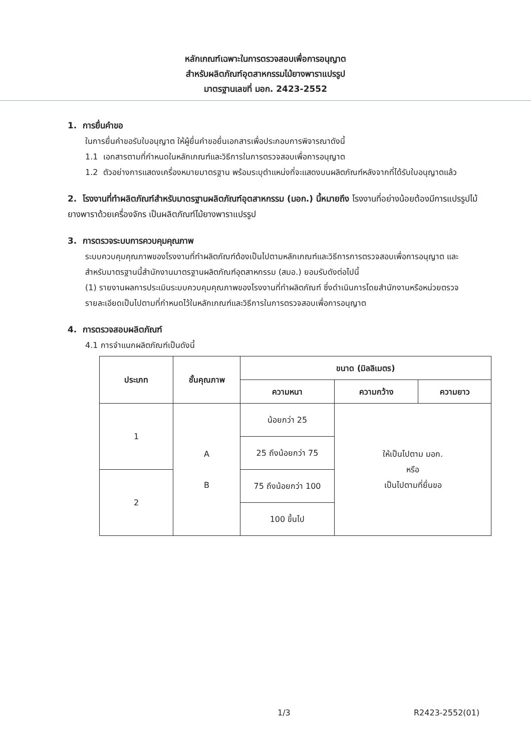หลักเกณฑ์เฉพาะในการตรวจสอบเพื่อการอนุญาต
สำหรับผลิตภัณฑ์อุตสาหกรรมไม้ยางพาราแปรรูป
มาตรฐานเลขที่ มอก. 2423-2552
1. การยื่นคำขอ
ในการยื่นคำขอรับใบอนุญาต ให้ผู้ยื่นคำขอยื่นเอกสารเพื่อประกอบการพิจารณาดังนี้
1.1 เอกสารตามที่กำหนดในหลักเกณฑ์และวิธีการในการตรวจสอบเพื่อการอนุญาต
1.2 ตัวอย่างการแสดงเครื่องหมายมาตรฐาน พร้อมระบุตำแหน่งที่จะแสดงบนผลิตภัณฑ์หลังจากที่ได้รับใบอนุญาตแล้ว
2. โรงงานที่ทำผลิตภัณฑ์สำหรับมาตรฐานผลิตภัณฑ์อุตสาหกรรม (มอก.) นี้หมายถึง โรงงานที่อย่างน้อยต้องมีการแปรรูปไม้ยางพาราด้วยเครื่องจักร เป็นผลิตภัณฑ์ไม้ยางพาราแปรรูป
3. การตรวจระบบการควบคุมคุณภาพ
ระบบควบคุมคุณภาพของโรงงานที่ทำผลิตภัณฑ์ต้องเป็นไปตามหลักเกณฑ์และวิธีการการตรวจสอบเพื่อการอนุญาต และสำหรับมาตรฐานนี้สำนักงานมาตรฐานผลิตภัณฑ์อุตสาหกรรม (สมอ.) ยอมรับดังต่อไปนี้
(1) รายงานผลการประเมินระบบควบคุมคุณภาพของโรงงานที่ทำผลิตภัณฑ์ ซึ่งดำเนินการโดยสำนักงานหรือหน่วยตรวจ
รายละเอียดเป็นไปตามที่กำหนดไว้ในหลักเกณฑ์และวิธีการในการตรวจสอบเพื่อการอนุญาต
4. การตรวจสอบผลิตภัณฑ์
4.1 การจำแนกผลิตภัณฑ์เป็นดังนี้
| ประเภท | ชั้นคุณภาพ | ขนาด (มิลลิเมตร) | | |
| --- | --- | --- | --- | --- |
| | | ความหนา | ความกว้าง | ความยาว |
| 1 | A B | น้อยกว่า 25 | ให้เป็นไปตาม มอก. หรือ เป็นไปตามที่ยื่นขอ | |
| | | 25 ถึงน้อยกว่า 75 | | |
| 2 | | 75 ถึงน้อยกว่า 100 | | |
| | | 100 ขึ้นไป | | |
1/3 R2423-2552(01)